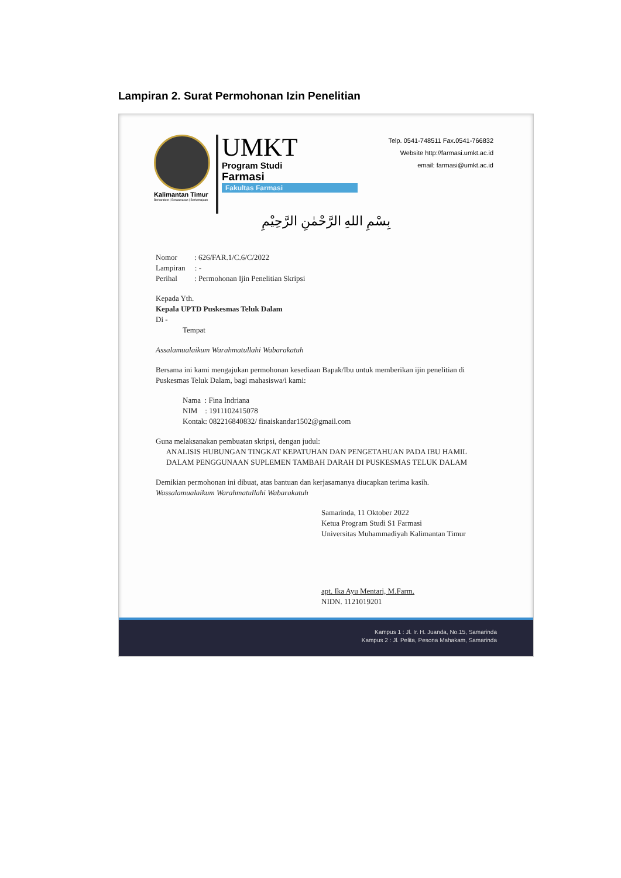Lampiran 2. Surat Permohonan Izin Penelitian
Kalimantan Timur
Berkarakter | Berwawasan | Berkemajuan
UMKT
Program Studi
Farmasi
Fakultas Farmasi
Telp. 0541-748511 Fax.0541-766832
Website http://farmasi.umkt.ac.id
email: farmasi@umkt.ac.id
بِسْمِ اللهِ الرَّحْمٰنِ الرَّحِيْمِ
Nomor : 626/FAR.1/C.6/C/2022
Lampiran : -
Perihal : Permohonan Ijin Penelitian Skripsi
Kepada Yth.
Kepala UPTD Puskesmas Teluk Dalam
Di -
Tempat
Assalamualaikum Warahmatullahi Wabarakatuh
Bersama ini kami mengajukan permohonan kesediaan Bapak/Ibu untuk memberikan ijin penelitian di Puskesmas Teluk Dalam, bagi mahasiswa/i kami:
Nama : Fina Indriana
NIM : 1911102415078
Kontak: 082216840832/ finaiskandar1502@gmail.com
Guna melaksanakan pembuatan skripsi, dengan judul:
ANALISIS HUBUNGAN TINGKAT KEPATUHAN DAN PENGETAHUAN PADA IBU HAMIL DALAM PENGGUNAAN SUPLEMEN TAMBAH DARAH DI PUSKESMAS TELUK DALAM
Demikian permohonan ini dibuat, atas bantuan dan kerjasamanya diucapkan terima kasih.
Wassalamualaikum Warahmatullahi Wabarakatuh
Samarinda, 11 Oktober 2022
Ketua Program Studi S1 Farmasi
Universitas Muhammadiyah Kalimantan Timur
apt. Ika Ayu Mentari, M.Farm.
NIDN. 1121019201
Kampus 1 : Jl. Ir. H. Juanda, No.15, Samarinda
Kampus 2 : Jl. Pelita, Pesona Mahakam, Samarinda